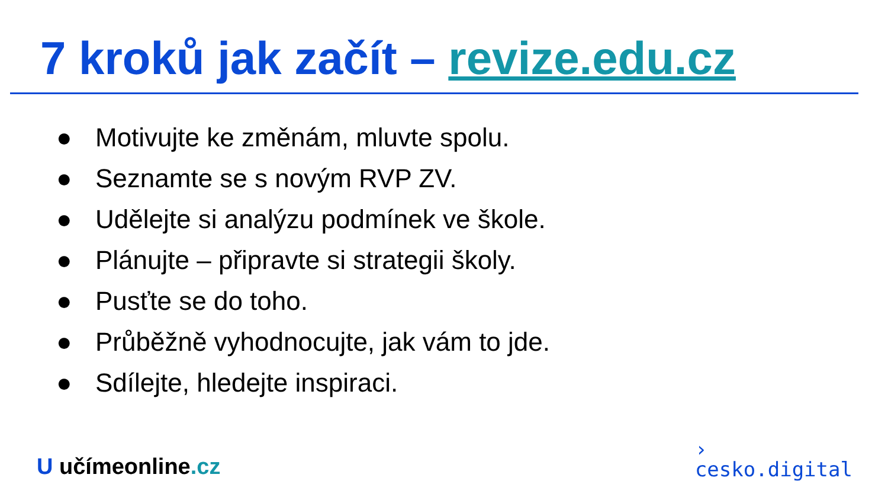7 kroků jak začít – revize.edu.cz
● Motivujte ke změnám, mluvte spolu.
● Seznamte se s novým RVP ZV.
● Udělejte si analýzu podmínek ve škole.
● Plánujte – připravte si strategii školy.
● Pusťte se do toho.
● Průběžně vyhodnocujte, jak vám to jde.
● Sdílejte, hledejte inspiraci.
U učímeonline.cz
›
cesko.digital